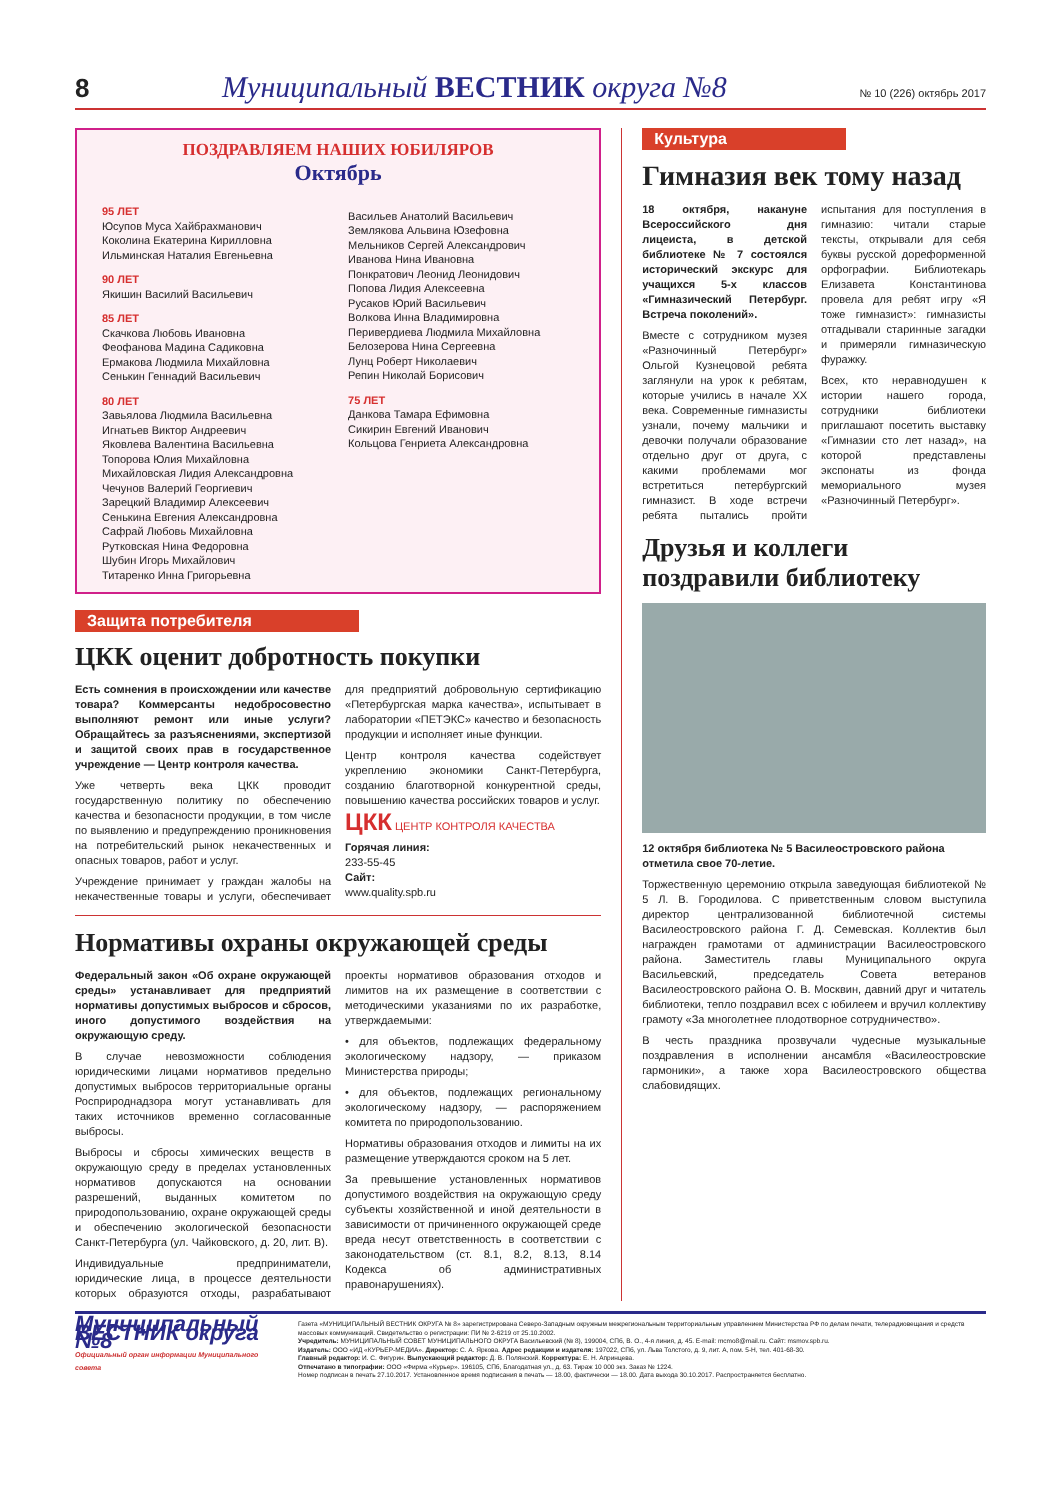8 Муниципальный ВЕСТНИК округа №8 № 10 (226) октябрь 2017
ПОЗДРАВЛЯЕМ НАШИХ ЮБИЛЯРОВ
Октябрь
95 ЛЕТ
Юсупов Муса Хайбрахманович
Коколина Екатерина Кирилловна
Ильминская Наталия Евгеньевна
90 ЛЕТ
Якишин Василий Васильевич
85 ЛЕТ
Скачкова Любовь Ивановна
Феофанова Мадина Садиковна
Ермакова Людмила Михайловна
Сенькин Геннадий Васильевич
80 ЛЕТ
Завьялова Людмила Васильевна
Игнатьев Виктор Андреевич
Яковлева Валентина Васильевна
Топорова Юлия Михайловна
Михайловская Лидия Александровна
Чечунов Валерий Георгиевич
Зарецкий Владимир Алексеевич
Сенькина Евгения Александровна
Сафрай Любовь Михайловна
Рутковская Нина Федоровна
Шубин Игорь Михайлович
Титаренко Инна Григорьевна
Васильев Анатолий Васильевич
Землякова Альвина Юзефовна
Мельников Сергей Александрович
Иванова Нина Ивановна
Понкратович Леонид Леонидович
Попова Лидия Алексеевна
Русаков Юрий Васильевич
Волкова Инна Владимировна
Перивердиева Людмила Михайловна
Белозерова Нина Сергеевна
Лунц Роберт Николаевич
Репин Николай Борисович
75 ЛЕТ
Данкова Тамара Ефимовна
Сикирин Евгений Иванович
Кольцова Генриета Александровна
Защита потребителя
ЦКК оценит добротность покупки
Есть сомнения в происхождении или качестве товара? Коммерсанты недобросовестно выполняют ремонт или иные услуги? Обращайтесь за разъяснениями, экспертизой и защитой своих прав в государственное учреждение — Центр контроля качества.
Уже четверть века ЦКК проводит государственную политику по обеспечению качества и безопасности продукции, в том числе по выявлению и предупреждению проникновения на потребительский рынок некачественных и опасных товаров, работ и услуг.
Учреждение принимает у граждан жалобы на некачественные товары и услуги, обеспечивает для предприятий добровольную сертификацию «Петербургская марка качества», испытывает в лаборатории «ПЕТЭКС» качество и безопасность продукции и исполняет иные функции.
Центр контроля качества содействует укреплению экономики Санкт-Петербурга, созданию благотворной конкурентной среды, повышению качества российских товаров и услуг.
ЦКК ЦЕНТР КОНТРОЛЯ КАЧЕСТВА
Горячая линия:
233-55-45
Сайт:
www.quality.spb.ru
Нормативы охраны окружающей среды
Федеральный закон «Об охране окружающей среды» устанавливает для предприятий нормативы допустимых выбросов и сбросов, иного допустимого воздействия на окружающую среду.
В случае невозможности соблюдения юридическими лицами нормативов предельно допустимых выбросов территориальные органы Росприроднадзора могут устанавливать для таких источников временно согласованные выбросы.
Выбросы и сбросы химических веществ в окружающую среду в пределах установленных нормативов допускаются на основании разрешений, выданных комитетом по природопользованию, охране окружающей среды и обеспечению экологической безопасности Санкт-Петербурга (ул. Чайковского, д. 20, лит. В).
Индивидуальные предприниматели, юридические лица, в процессе деятельности которых образуются отходы, разрабатывают проекты нормативов образования отходов и лимитов на их размещение в соответствии с методическими указаниями по их разработке, утверждаемыми:
• для объектов, подлежащих федеральному экологическому надзору, — приказом Министерства природы;
• для объектов, подлежащих региональному экологическому надзору, — распоряжением комитета по природопользованию.
Нормативы образования отходов и лимиты на их размещение утверждаются сроком на 5 лет.
За превышение установленных нормативов допустимого воздействия на окружающую среду субъекты хозяйственной и иной деятельности в зависимости от причиненного окружающей среде вреда несут ответственность в соответствии с законодательством (ст. 8.1, 8.2, 8.13, 8.14 Кодекса об административных правонарушениях).
Культура
Гимназия век тому назад
18 октября, накануне Всероссийского дня лицеиста, в детской библиотеке № 7 состоялся исторический экскурс для учащихся 5-х классов «Гимназический Петербург. Встреча поколений».
Вместе с сотрудником музея «Разночинный Петербург» Ольгой Кузнецовой ребята заглянули на урок к ребятам, которые учились в начале XX века. Современные гимназисты узнали, почему мальчики и девочки получали образование отдельно друг от друга, с какими проблемами мог встретиться петербургский гимназист. В ходе встречи ребята пытались пройти испытания для поступления в гимназию: читали старые тексты, открывали для себя буквы русской дореформенной орфографии. Библиотекарь Елизавета Константинова провела для ребят игру «Я тоже гимназист»: гимназисты отгадывали старинные загадки и примеряли гимназическую фуражку.
Всех, кто неравнодушен к истории нашего города, сотрудники библиотеки приглашают посетить выставку «Гимназии сто лет назад», на которой представлены экспонаты из фонда мемориального музея «Разночинный Петербург».
Друзья и коллеги поздравили библиотеку
12 октября библиотека № 5 Василеостровского района отметила свое 70-летие.
Торжественную церемонию открыла заведующая библиотекой № 5 Л. В. Городилова. С приветственным словом выступила директор централизованной библиотечной системы Василеостровского района Г. Д. Семевская. Коллектив был награжден грамотами от администрации Василеостровского района. Заместитель главы Муниципального округа Васильевский, председатель Совета ветеранов Василеостровского района О. В. Москвин, давний друг и читатель библиотеки, тепло поздравил всех с юбилеем и вручил коллективу грамоту «За многолетнее плодотворное сотрудничество».
В честь праздника прозвучали чудесные музыкальные поздравления в исполнении ансамбля «Василеостровские гармоники», а также хора Василеостровского общества слабовидящих.
Муниципальный ВЕСТНИК округа №8
Официальный орган информации Муниципального совета
Газета «МУНИЦИПАЛЬНЫЙ ВЕСТНИК ОКРУГА № 8» зарегистрирована Северо-Западным окружным межрегиональным территориальным управлением Министерства РФ по делам печати, телерадиовещания и средств массовых коммуникаций. Свидетельство о регистрации: ПИ № 2-6219 от 25.10.2002.
Учредитель: МУНИЦИПАЛЬНЫЙ СОВЕТ МУНИЦИПАЛЬНОГО ОКРУГА Васильевский (№ 8), 199004, СПб, В. О., 4-я линия, д. 45. E-mail: mcmo8@mail.ru. Сайт: msmov.spb.ru.
Издатель: ООО «ИД «КУРЬЕР-МЕДИА». Директор: С. А. Яркова. Адрес редакции и издателя: 197022, СПб, ул. Льва Толстого, д. 9, лит. А, пом. 5-Н, тел. 401-68-30.
Главный редактор: И. С. Фигурин. Выпускающий редактор: Д. В. Полянский. Корректура: Е. Н. Апринцева.
Отпечатано в типографии: ООО «Фирма «Курьер». 196105, СПб, Благодатная ул., д. 63. Тираж 10 000 экз. Заказ № 1224.
Номер подписан в печать 27.10.2017. Установленное время подписания в печать — 18.00, фактически — 18.00. Дата выхода 30.10.2017. Распространяется бесплатно.